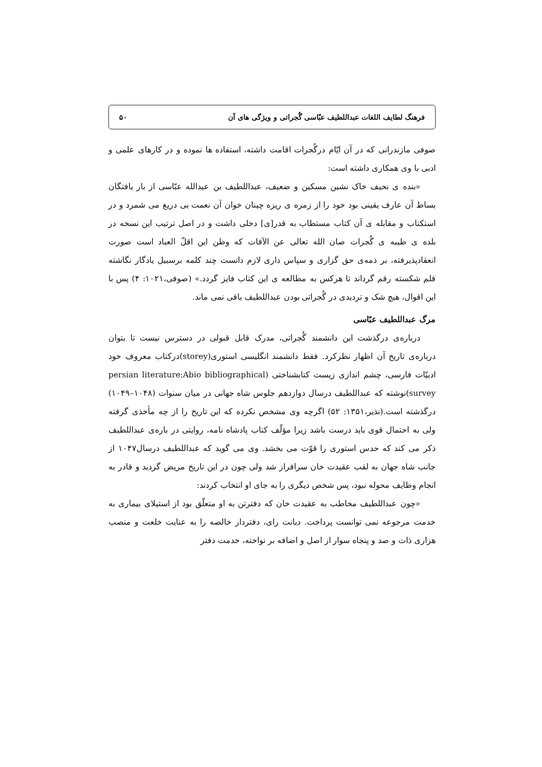فرهنگ لطایف اللغات عبداللطیف عبّاسی گُجراتی و ویژگی های آن ۵۰
صوفی مازندرانی که در آن ایّام درگُجرات اقامت داشته، استفاده ها نموده و در کارهای علمی و ادبی با وی همکاری داشته است:
«بنده ی نحیف خاک نشین مسکین و ضعیف، عبداللطیف بن عبدالله عبّاسی از بار یافتگان بساط آن عارف یقینی بود خود را از زمره ی ریزه چینان خوان آن نعمت بی دریغ می شمرد و در استکتاب و مقابله ی آن کتاب مستطاب به قدر[ی] دخلی داشت و در اصل ترتیب این نسخه در بلده ی طیبه ی گُجرات صان الله تعالی عن الآفات که وطن این اقلّ العباد است صورت انعقادپذیرفته، بر ذمه‌ی حق گزاری و سپاس داری لازم دانست چند کلمه برسبیل یادگار نگاشته قلم شکسته رقم گرداند تا هرکس به مطالعه ی این کتاب فایز گردد.» (صوفی،۱۰۲۱: ۴) پس با این اقوال، هیچ شک و تردیدی در گُجراتی بودن عبداللطیف باقی نمی ماند.
مرگ عبداللطیف عبّاسی
درباره‌ی درگذشت این دانشمند گُجراتی، مدرک قابل قبولی در دسترس نیست تا بتوان درباره‌ی تاریخ آن اظهار نظرکرد. فقط دانشمند انگلیسی استوری(storey)درکتاب معروف خود ادبیّات فارسی، چشم اندازی زیست کتابشناختی (persian literature:Abio bibliographical survey)نوشته که عبداللطیف درسال دوازدهم جلوس شاه جهانی در میان سنوات (۱۰۴۸–۱۰۴۹) درگذشته است.(نذیر،۱۳۵۱: ۵۲) اگرچه وی مشخص نکرده که این تاریخ را از چه مأخذی گرفته ولی به احتمال قوی باید درست باشد زیرا مؤلّف کتاب پادشاه نامه، روایتی در باره‌ی عبداللطیف ذکر می کند که حدس استوری را قوّت می بخشد. وی می گوید که عبداللطیف درسال۱۰۴۷ از جانب شاه جهان به لقب عقیدت خان سرافراز شد ولی چون در این تاریخ مریض گردید و قادر به انجام وظایف محوله نبود، پس شخص دیگری را به جای او انتخاب کردند:
«چون عبداللطیف مخاطب به عقیدت خان که دفترتن به او متعلّق بود از استیلای بیماری به خدمت مرجوعه نمی توانست پرداخت. دیانت رای، دفتردار خالصه را به عنایت خلعت و منصب هزاری ذات و صد و پنجاه سوار از اصل و اضافه بر نواخته، خدمت دفتر